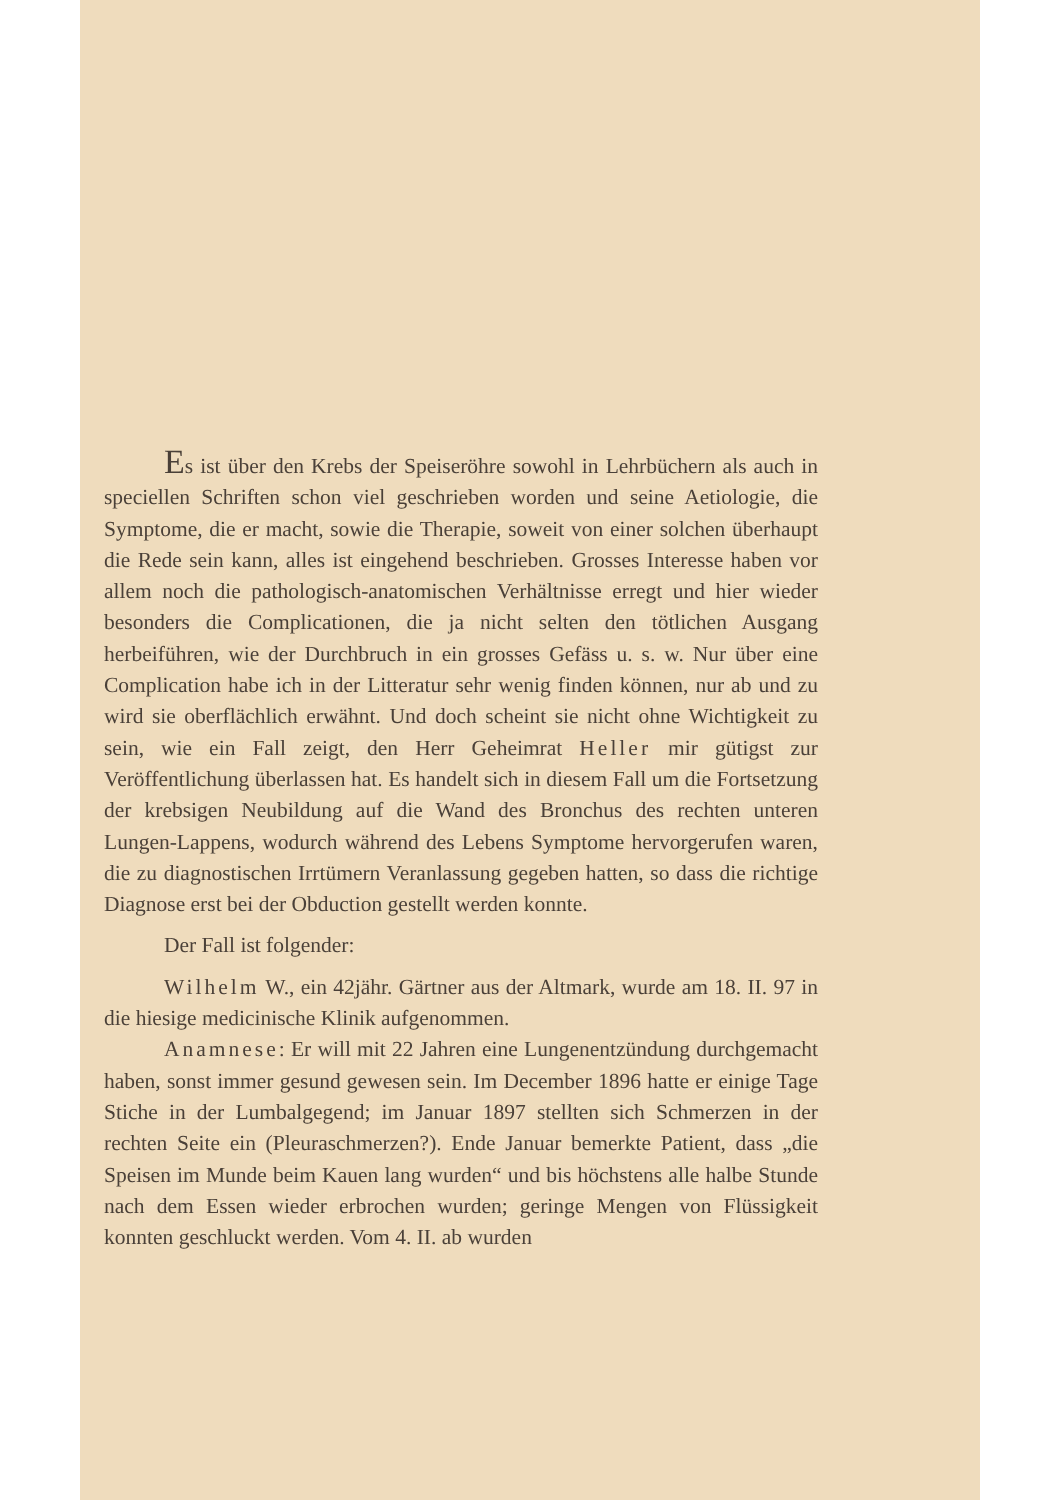Es ist über den Krebs der Speiseröhre sowohl in Lehrbüchern als auch in speciellen Schriften schon viel geschrieben worden und seine Aetiologie, die Symptome, die er macht, sowie die Therapie, soweit von einer solchen überhaupt die Rede sein kann, alles ist eingehend beschrieben. Grosses Interesse haben vor allem noch die pathologisch-anatomischen Verhältnisse erregt und hier wieder besonders die Complicationen, die ja nicht selten den tötlichen Ausgang herbeiführen, wie der Durchbruch in ein grosses Gefäss u. s. w. Nur über eine Complication habe ich in der Litteratur sehr wenig finden können, nur ab und zu wird sie oberflächlich erwähnt. Und doch scheint sie nicht ohne Wichtigkeit zu sein, wie ein Fall zeigt, den Herr Geheimrat Heller mir gütigst zur Veröffentlichung überlassen hat. Es handelt sich in diesem Fall um die Fortsetzung der krebsigen Neubildung auf die Wand des Bronchus des rechten unteren Lungen-Lappens, wodurch während des Lebens Symptome hervorgerufen waren, die zu diagnostischen Irrtümern Veranlassung gegeben hatten, so dass die richtige Diagnose erst bei der Obduction gestellt werden konnte.
Der Fall ist folgender:
Wilhelm W., ein 42jähr. Gärtner aus der Altmark, wurde am 18. II. 97 in die hiesige medicinische Klinik aufgenommen.
Anamnese: Er will mit 22 Jahren eine Lungenentzündung durchgemacht haben, sonst immer gesund gewesen sein. Im December 1896 hatte er einige Tage Stiche in der Lumbalgegend; im Januar 1897 stellten sich Schmerzen in der rechten Seite ein (Pleuraschmerzen?). Ende Januar bemerkte Patient, dass „die Speisen im Munde beim Kauen lang wurden“ und bis höchstens alle halbe Stunde nach dem Essen wieder erbrochen wurden; geringe Mengen von Flüssigkeit konnten geschluckt werden. Vom 4. II. ab wurden